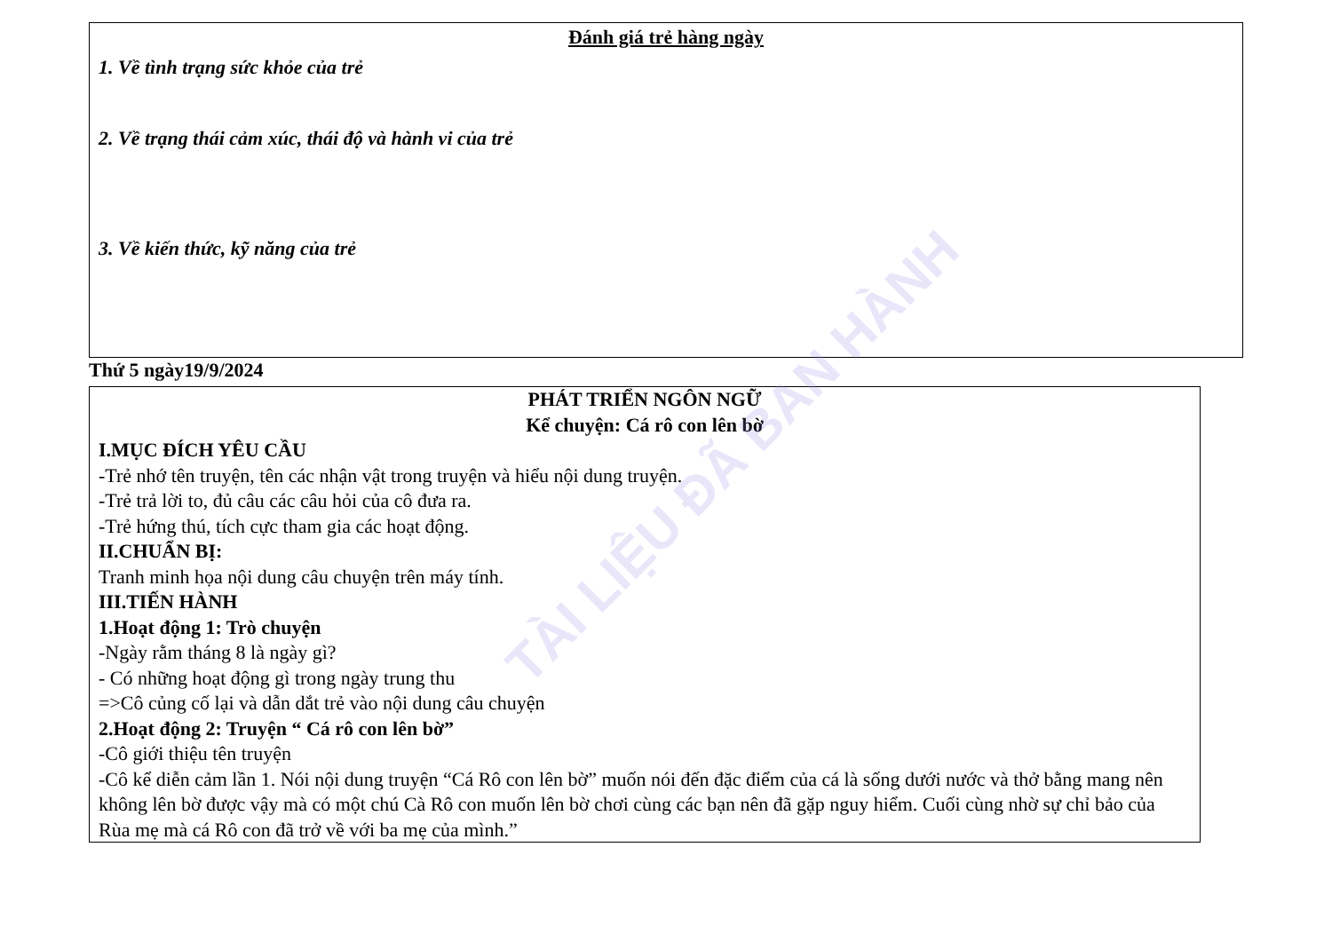Đánh giá trẻ hàng ngày
1. Về tình trạng sức khỏe của trẻ
2. Về trạng thái cảm xúc, thái độ và hành vi của trẻ
3. Về kiến thức, kỹ năng của trẻ
Thứ 5 ngày19/9/2024
PHÁT TRIỂN NGÔN NGỮ
Kể chuyện: Cá rô con lên bờ
I.MỤC ĐÍCH YÊU CẦU
-Trẻ nhớ tên truyện, tên các nhận vật trong truyện và hiểu nội dung truyện.
-Trẻ trả lời to, đủ câu các câu hỏi của cô đưa ra.
-Trẻ hứng thú, tích cực tham gia các hoạt động.
II.CHUẨN BỊ:
Tranh minh họa nội dung câu chuyện trên máy tính.
III.TIẾN HÀNH
1.Hoạt động 1: Trò chuyện
-Ngày rằm tháng 8 là ngày gì?
- Có những hoạt động gì trong ngày trung thu
=>Cô củng cố lại và dẫn dắt trẻ vào nội dung câu chuyện
2.Hoạt động 2: Truyện “ Cá rô con lên bờ”
-Cô giới thiệu tên truyện
-Cô kể diễn cảm lần 1. Nói nội dung truyện “Cá Rô con lên bờ” muốn nói đến đặc điểm của cá là sống dưới nước và thở bằng mang nên không lên bờ được vậy mà có một chú Cà Rô con muốn lên bờ chơi cùng các bạn nên đã gặp nguy hiểm. Cuối cùng nhờ sự chỉ bảo của Rùa mẹ mà cá Rô con đã trở về với ba mẹ của mình.”
TÀI LIỆU ĐÃ BAN HÀNH